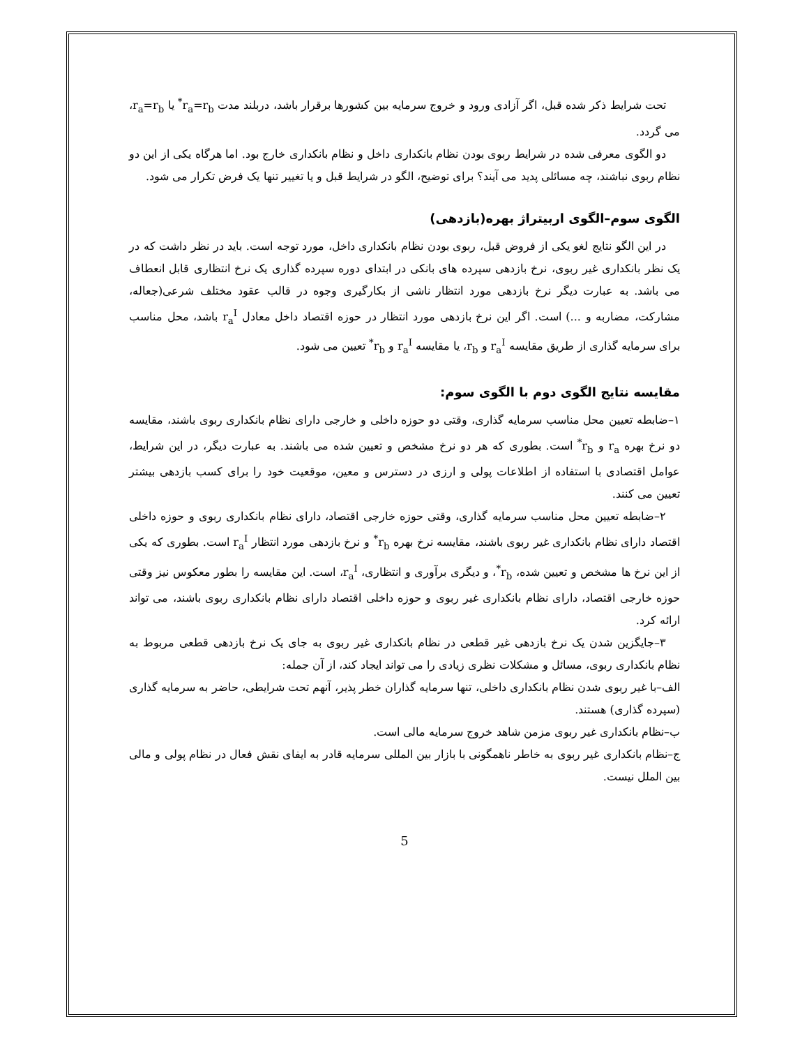تحت شرایط ذکر شده قبل، اگر آزادی ورود و خروج سرمایه بین کشورها برقرار باشد، دربلند مدت r<sub>a</sub>=r<sub>b</sub><sup>*</sup> یا r<sub>a</sub>=r<sub>b</sub>، می گردد.
دو الگوی معرفی شده در شرایط ربوی بودن نظام بانکداری داخل و نظام بانکداری خارج بود. اما هرگاه یکی از این دو نظام ربوی نباشند، چه مسائلی پدید می آیند؟ برای توضیح، الگو در شرایط قبل و یا تغییر تنها یک فرض تکرار می شود.
الگوی سوم–الگوی اربیتراژ بهره(بازدهی)
در این الگو نتایج لغو یکی از فروض قبل، ربوی بودن نظام بانکداری داخل، مورد توجه است. باید در نظر داشت که در یک نظر بانکداری غیر ربوی، نرخ بازدهی سپرده های بانکی در ابتدای دوره سپرده گذاری یک نرخ انتظاری قابل انعطاف می باشد. به عبارت دیگر نرخ بازدهی مورد انتظار ناشی از بکارگیری وجوه در قالب عقود مختلف شرعی(جعاله، مشارکت، مضاربه و ...) است. اگر این نرخ بازدهی مورد انتظار در حوزه اقتصاد داخل معادل r<sub>a</sub><sup>I</sup> باشد، محل مناسب برای سرمایه گذاری از طریق مقایسه r<sub>a</sub><sup>I</sup> و r<sub>b</sub>، یا مقایسه r<sub>a</sub><sup>I</sup> و r<sub>b</sub><sup>*</sup> تعیین می شود.
مقایسه نتایج الگوی دوم با الگوی سوم:
۱–ضابطه تعیین محل مناسب سرمایه گذاری، وقتی دو حوزه داخلی و خارجی دارای نظام بانکداری ربوی باشند، مقایسه دو نرخ بهره r<sub>a</sub> و r<sub>b</sub><sup>*</sup> است. بطوری که هر دو نرخ مشخص و تعیین شده می باشند. به عبارت دیگر، در این شرایط، عوامل اقتصادی با استفاده از اطلاعات پولی و ارزی در دسترس و معین، موقعیت خود را برای کسب بازدهی بیشتر تعیین می کنند.
۲–ضابطه تعیین محل مناسب سرمایه گذاری، وقتی حوزه خارجی اقتصاد، دارای نظام بانکداری ربوی و حوزه داخلی اقتصاد دارای نظام بانکداری غیر ربوی باشند، مقایسه نرخ بهره r<sub>b</sub><sup>*</sup> و نرخ بازدهی مورد انتظار r<sub>a</sub><sup>I</sup> است. بطوری که یکی از این نرخ ها مشخص و تعیین شده، r<sub>b</sub><sup>*</sup>، و دیگری برآوری و انتظاری، r<sub>a</sub><sup>I</sup>، است. این مقایسه را بطور معکوس نیز وقتی حوزه خارجی اقتصاد، دارای نظام بانکداری غیر ربوی و حوزه داخلی اقتصاد دارای نظام بانکداری ربوی باشند، می تواند ارائه کرد.
۳–جایگزین شدن یک نرخ بازدهی غیر قطعی در نظام بانکداری غیر ربوی به جای یک نرخ بازدهی قطعی مربوط به نظام بانکداری ربوی، مسائل و مشکلات نظری زیادی را می تواند ایجاد کند، از آن جمله:
الف–با غیر ربوی شدن نظام بانکداری داخلی، تنها سرمایه گذاران خطر پذیر، آنهم تحت شرایطی، حاضر به سرمایه گذاری (سپرده گذاری) هستند.
ب–نظام بانکداری غیر ربوی مزمن شاهد خروج سرمایه مالی است.
ج–نظام بانکداری غیر ربوی به خاطر ناهمگونی با بازار بین المللی سرمایه قادر به ایفای نقش فعال در نظام پولی و مالی بین الملل نیست.
5